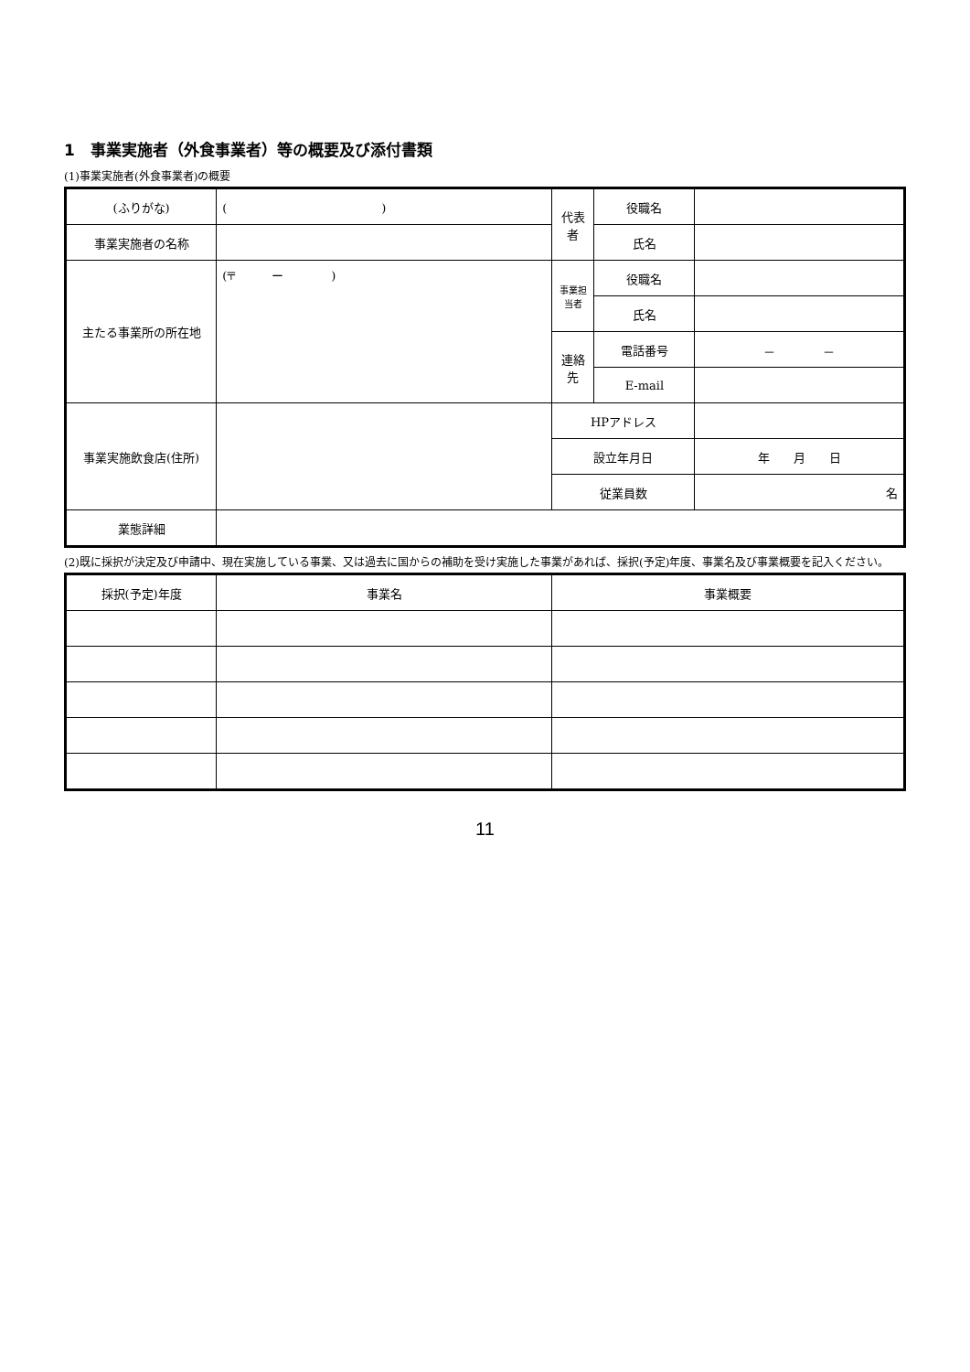1　事業実施者（外食事業者）等の概要及び添付書類
(1)事業実施者(外食事業者)の概要
| (ふりがな) | ( ) | 代表者 | 役職名 | |
| 事業実施者の名称 | | | 氏名 | |
| 主たる事業所の所在地 | (〒 ー ) | 事業担当者 | 役職名 | |
| | | | 氏名 | |
| | | 連絡先 | 電話番号 | － － |
| | | | E-mail | |
| 事業実施飲食店(住所) | | HPアドレス | | |
| | | 設立年月日 | | 年 月 日 |
| | | 従業員数 | | 名 |
| 業態詳細 | | | | |
(2)既に採択が決定及び申請中、現在実施している事業、又は過去に国からの補助を受け実施した事業があれば、採択(予定)年度、事業名及び事業概要を記入ください。
| 採択(予定)年度 | 事業名 | 事業概要 |
| --- | --- | --- |
11